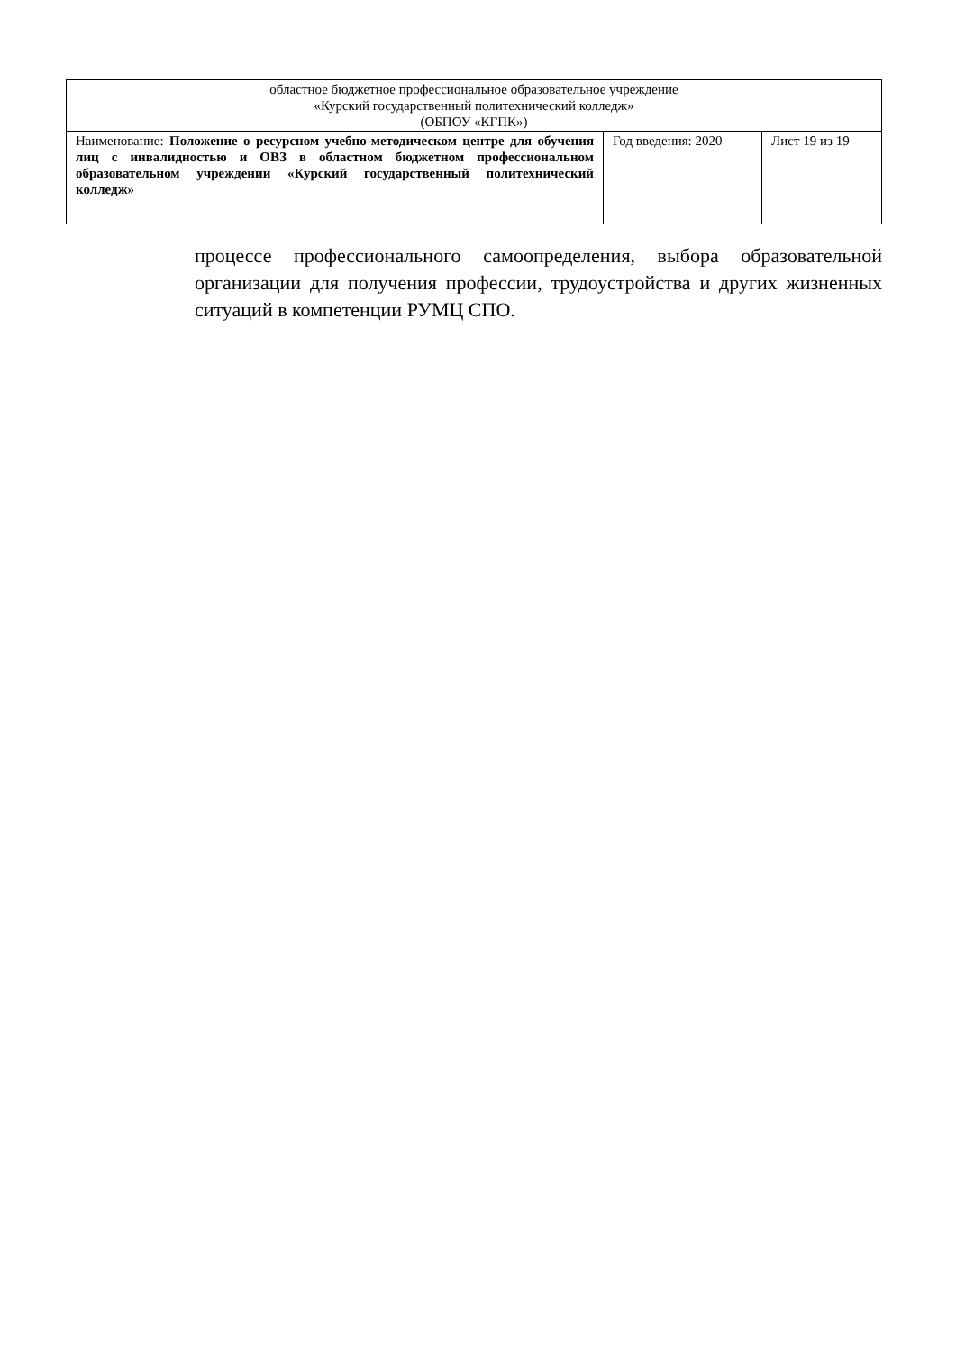| областное бюджетное профессиональное образовательное учреждение «Курский государственный политехнический колледж» (ОБПОУ «КГПК») | | |
| Наименование: Положение о ресурсном учебно-методическом центре для обучения лиц с инвалидностью и ОВЗ в областном бюджетном профессиональном образовательном учреждении «Курский государственный политехнический колледж» | Год введения: 2020 | Лист 19 из 19 |
процессе профессионального самоопределения, выбора образовательной организации для получения профессии, трудоустройства и других жизненных ситуаций в компетенции РУМЦ СПО.